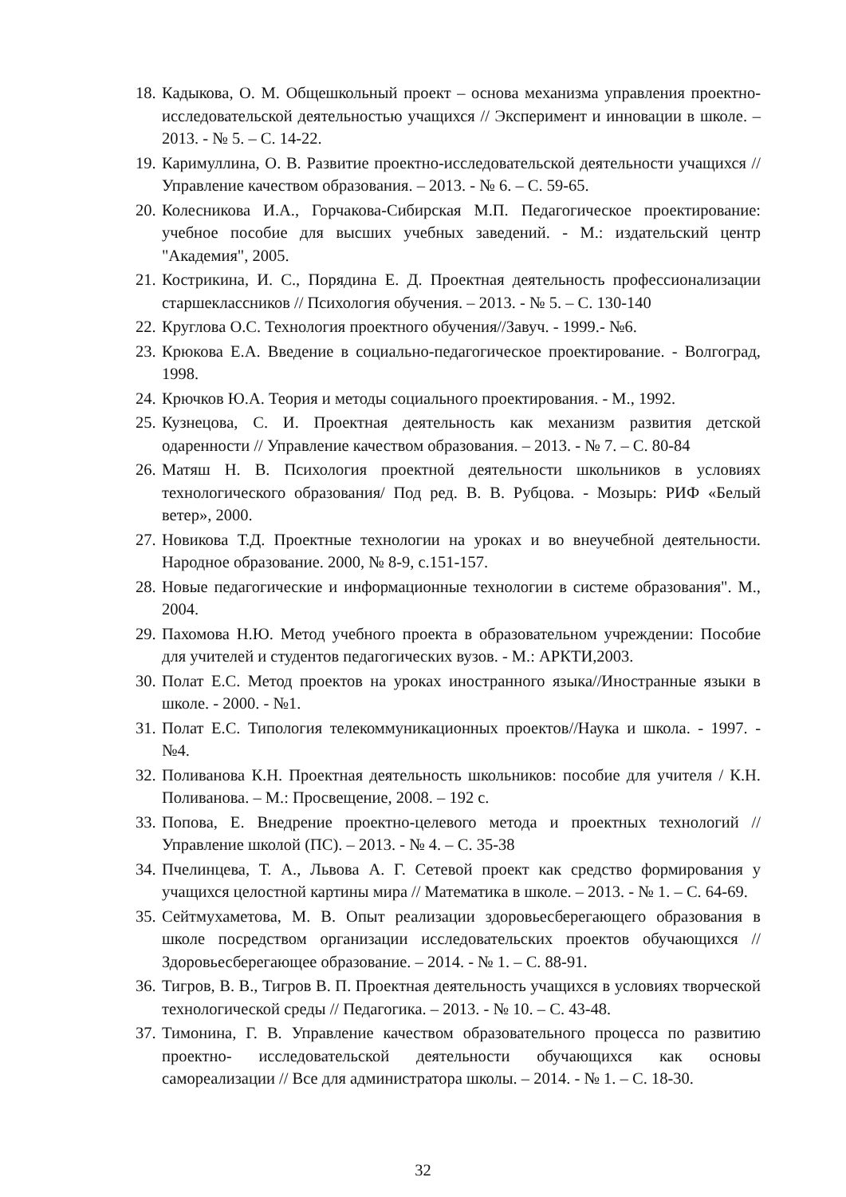18. Кадыкова, О. М. Общешкольный проект – основа механизма управления проектно- исследовательской деятельностью учащихся // Эксперимент и инновации в школе. – 2013. - № 5. – С. 14-22.
19. Каримуллина, О. В. Развитие проектно-исследовательской деятельности учащихся // Управление качеством образования. – 2013. - № 6. – С. 59-65.
20. Колесникова И.А., Горчакова-Сибирская М.П. Педагогическое проектирование: учебное пособие для высших учебных заведений. - М.: издательский центр "Академия", 2005.
21. Кострикина, И. С., Порядина Е. Д. Проектная деятельность профессионализации старшеклассников // Психология обучения. – 2013. - № 5. – С. 130-140
22. Круглова О.С. Технология проектного обучения//Завуч. - 1999.- №6.
23. Крюкова Е.А. Введение в социально-педагогическое проектирование. - Волгоград, 1998.
24. Крючков Ю.А. Теория и методы социального проектирования. - М., 1992.
25. Кузнецова, С. И. Проектная деятельность как механизм развития детской одаренности // Управление качеством образования. – 2013. - № 7. – С. 80-84
26. Матяш Н. В. Психология проектной деятельности школьников в условиях технологического образования/ Под ред. В. В. Рубцова. - Мозырь: РИФ «Белый ветер», 2000.
27. Новикова Т.Д. Проектные технологии на уроках и во внеучебной деятельности. Народное образование. 2000, № 8-9, с.151-157.
28. Новые педагогические и информационные технологии в системе образования". М., 2004.
29. Пахомова Н.Ю. Метод учебного проекта в образовательном учреждении: Пособие для учителей и студентов педагогических вузов. - М.: АРКТИ,2003.
30. Полат Е.С. Метод проектов на уроках иностранного языка//Иностранные языки в школе. - 2000. - №1.
31. Полат Е.С. Типология телекоммуникационных проектов//Наука и школа. - 1997. - №4.
32. Поливанова К.Н. Проектная деятельность школьников: пособие для учителя / К.Н. Поливанова. – М.: Просвещение, 2008. – 192 с.
33. Попова, Е. Внедрение проектно-целевого метода и проектных технологий // Управление школой (ПС). – 2013. - № 4. – С. 35-38
34. Пчелинцева, Т. А., Львова А. Г. Сетевой проект как средство формирования у учащихся целостной картины мира // Математика в школе. – 2013. - № 1. – С. 64-69.
35. Сейтмухаметова, М. В. Опыт реализации здоровьесберегающего образования в школе посредством организации исследовательских проектов обучающихся // Здоровьесберегающее образование. – 2014. - № 1. – С. 88-91.
36. Тигров, В. В., Тигров В. П. Проектная деятельность учащихся в условиях творческой технологической среды // Педагогика. – 2013. - № 10. – С. 43-48.
37. Тимонина, Г. В. Управление качеством образовательного процесса по развитию проектно- исследовательской деятельности обучающихся как основы самореализации // Все для администратора школы. – 2014. - № 1. – С. 18-30.
32